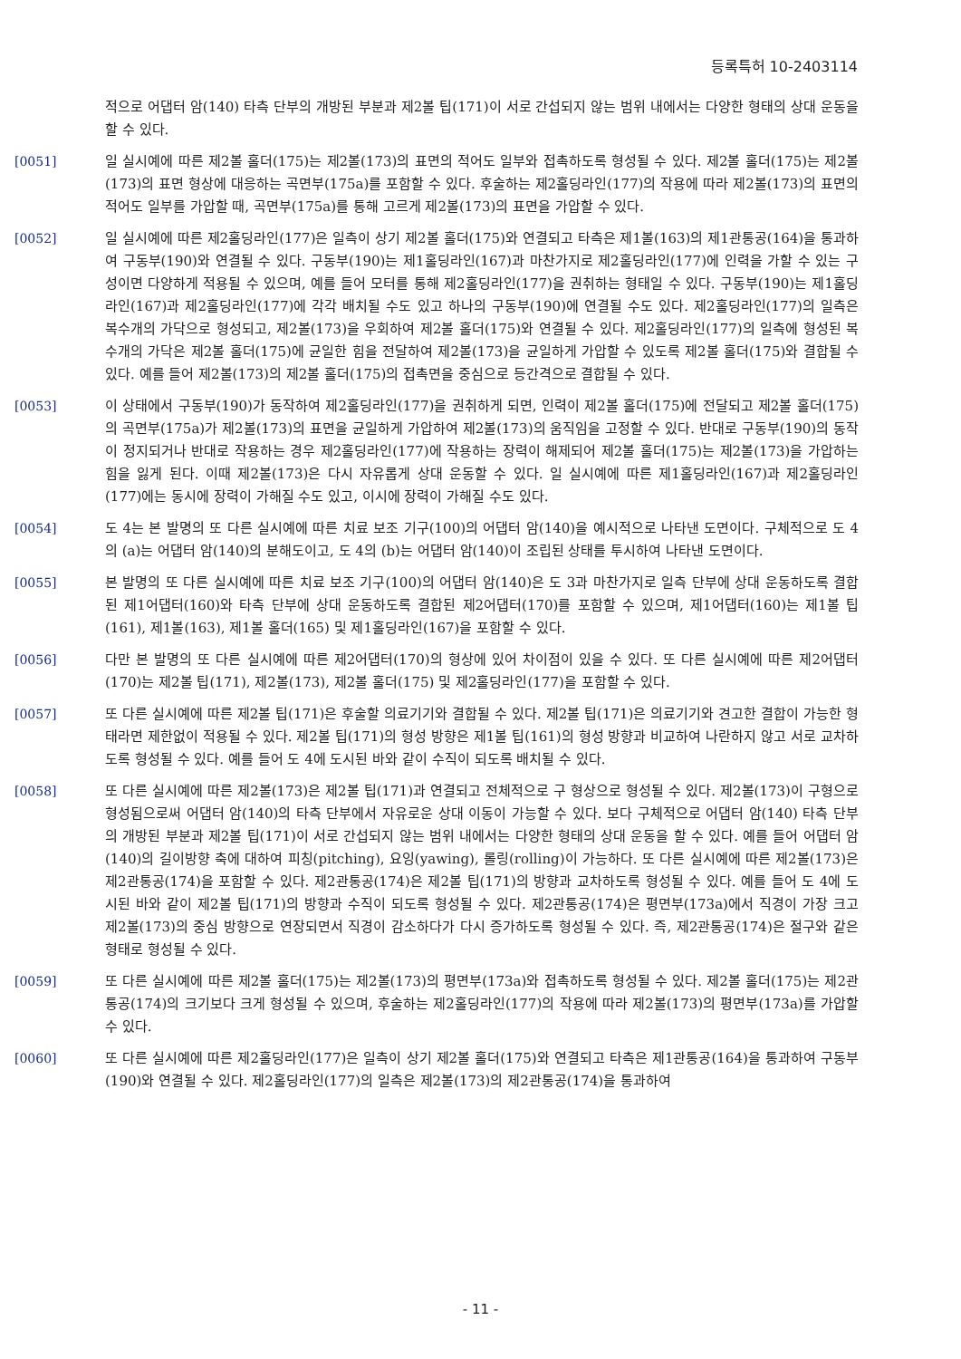등록특허 10-2403114
적으로 어댑터 암(140) 타측 단부의 개방된 부분과 제2볼 팁(171)이 서로 간섭되지 않는 범위 내에서는 다양한 형태의 상대 운동을 할 수 있다.
[0051] 일 실시예에 따른 제2볼 홀더(175)는 제2볼(173)의 표면의 적어도 일부와 접촉하도록 형성될 수 있다. 제2볼 홀더(175)는 제2볼(173)의 표면 형상에 대응하는 곡면부(175a)를 포함할 수 있다. 후술하는 제2홀딩라인(177)의 작용에 따라 제2볼(173)의 표면의 적어도 일부를 가압할 때, 곡면부(175a)를 통해 고르게 제2볼(173)의 표면을 가압할 수 있다.
[0052] 일 실시예에 따른 제2홀딩라인(177)은 일측이 상기 제2볼 홀더(175)와 연결되고 타측은 제1볼(163)의 제1관통공(164)을 통과하여 구동부(190)와 연결될 수 있다. 구동부(190)는 제1홀딩라인(167)과 마찬가지로 제2홀딩라인(177)에 인력을 가할 수 있는 구성이면 다양하게 적용될 수 있으며, 예를 들어 모터를 통해 제2홀딩라인(177)을 권취하는 형태일 수 있다. 구동부(190)는 제1홀딩라인(167)과 제2홀딩라인(177)에 각각 배치될 수도 있고 하나의 구동부(190)에 연결될 수도 있다. 제2홀딩라인(177)의 일측은 복수개의 가닥으로 형성되고, 제2볼(173)을 우회하여 제2볼 홀더(175)와 연결될 수 있다. 제2홀딩라인(177)의 일측에 형성된 복수개의 가닥은 제2볼 홀더(175)에 균일한 힘을 전달하여 제2볼(173)을 균일하게 가압할 수 있도록 제2볼 홀더(175)와 결합될 수 있다. 예를 들어 제2볼(173)의 제2볼 홀더(175)의 접촉면을 중심으로 등간격으로 결합될 수 있다.
[0053] 이 상태에서 구동부(190)가 동작하여 제2홀딩라인(177)을 권취하게 되면, 인력이 제2볼 홀더(175)에 전달되고 제2볼 홀더(175)의 곡면부(175a)가 제2볼(173)의 표면을 균일하게 가압하여 제2볼(173)의 움직임을 고정할 수 있다. 반대로 구동부(190)의 동작이 정지되거나 반대로 작용하는 경우 제2홀딩라인(177)에 작용하는 장력이 해제되어 제2볼 홀더(175)는 제2볼(173)을 가압하는 힘을 잃게 된다. 이때 제2볼(173)은 다시 자유롭게 상대 운동할 수 있다. 일 실시예에 따른 제1홀딩라인(167)과 제2홀딩라인(177)에는 동시에 장력이 가해질 수도 있고, 이시에 장력이 가해질 수도 있다.
[0054] 도 4는 본 발명의 또 다른 실시예에 따른 치료 보조 기구(100)의 어댑터 암(140)을 예시적으로 나타낸 도면이다. 구체적으로 도 4의 (a)는 어댑터 암(140)의 분해도이고, 도 4의 (b)는 어댑터 암(140)이 조립된 상태를 투시하여 나타낸 도면이다.
[0055] 본 발명의 또 다른 실시예에 따른 치료 보조 기구(100)의 어댑터 암(140)은 도 3과 마찬가지로 일측 단부에 상대 운동하도록 결합된 제1어댑터(160)와 타측 단부에 상대 운동하도록 결합된 제2어댑터(170)를 포함할 수 있으며, 제1어댑터(160)는 제1볼 팁(161), 제1볼(163), 제1볼 홀더(165) 및 제1홀딩라인(167)을 포함할 수 있다.
[0056] 다만 본 발명의 또 다른 실시예에 따른 제2어댑터(170)의 형상에 있어 차이점이 있을 수 있다. 또 다른 실시예에 따른 제2어댑터(170)는 제2볼 팁(171), 제2볼(173), 제2볼 홀더(175) 및 제2홀딩라인(177)을 포함할 수 있다.
[0057] 또 다른 실시예에 따른 제2볼 팁(171)은 후술할 의료기기와 결합될 수 있다. 제2볼 팁(171)은 의료기기와 견고한 결합이 가능한 형태라면 제한없이 적용될 수 있다. 제2볼 팁(171)의 형성 방향은 제1볼 팁(161)의 형성 방향과 비교하여 나란하지 않고 서로 교차하도록 형성될 수 있다. 예를 들어 도 4에 도시된 바와 같이 수직이 되도록 배치될 수 있다.
[0058] 또 다른 실시예에 따른 제2볼(173)은 제2볼 팁(171)과 연결되고 전체적으로 구 형상으로 형성될 수 있다. 제2볼(173)이 구형으로 형성됨으로써 어댑터 암(140)의 타측 단부에서 자유로운 상대 이동이 가능할 수 있다. 보다 구체적으로 어댑터 암(140) 타측 단부의 개방된 부분과 제2볼 팁(171)이 서로 간섭되지 않는 범위 내에서는 다양한 형태의 상대 운동을 할 수 있다. 예를 들어 어댑터 암(140)의 길이방향 축에 대하여 피칭(pitching), 요잉(yawing), 롤링(rolling)이 가능하다. 또 다른 실시예에 따른 제2볼(173)은 제2관통공(174)을 포함할 수 있다. 제2관통공(174)은 제2볼 팁(171)의 방향과 교차하도록 형성될 수 있다. 예를 들어 도 4에 도시된 바와 같이 제2볼 팁(171)의 방향과 수직이 되도록 형성될 수 있다. 제2관통공(174)은 평면부(173a)에서 직경이 가장 크고 제2볼(173)의 중심 방향으로 연장되면서 직경이 감소하다가 다시 증가하도록 형성될 수 있다. 즉, 제2관통공(174)은 절구와 같은 형태로 형성될 수 있다.
[0059] 또 다른 실시예에 따른 제2볼 홀더(175)는 제2볼(173)의 평면부(173a)와 접촉하도록 형성될 수 있다. 제2볼 홀더(175)는 제2관통공(174)의 크기보다 크게 형성될 수 있으며, 후술하는 제2홀딩라인(177)의 작용에 따라 제2볼(173)의 평면부(173a)를 가압할 수 있다.
[0060] 또 다른 실시예에 따른 제2홀딩라인(177)은 일측이 상기 제2볼 홀더(175)와 연결되고 타측은 제1관통공(164)을 통과하여 구동부(190)와 연결될 수 있다. 제2홀딩라인(177)의 일측은 제2볼(173)의 제2관통공(174)을 통과하여
- 11 -